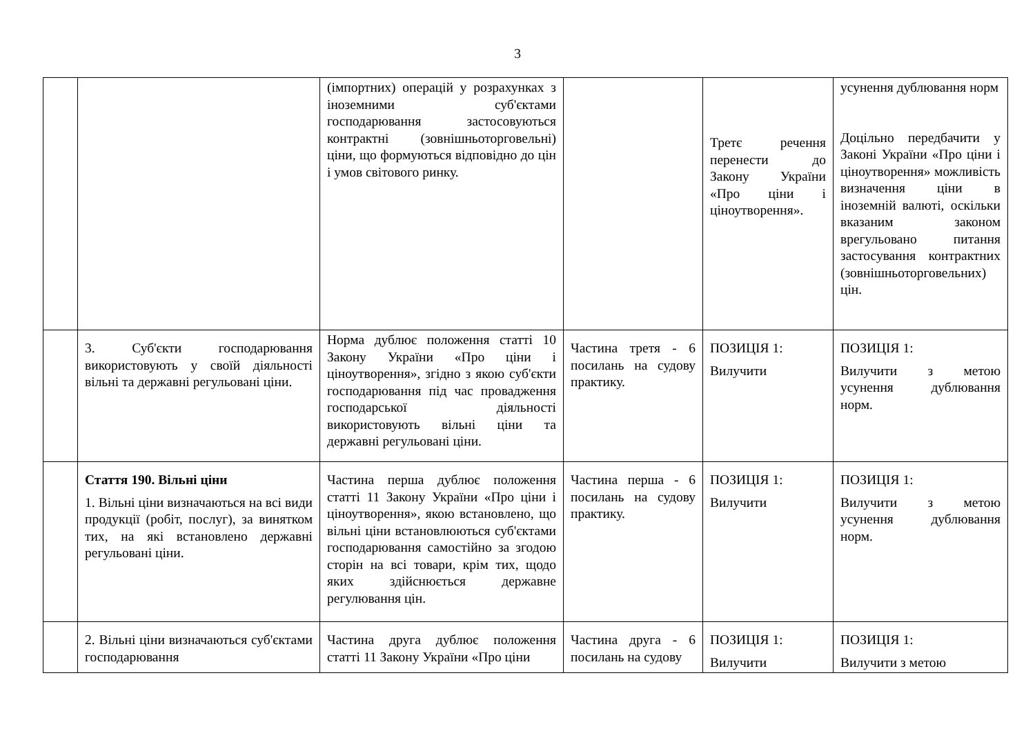3
| | | (імпортних) операцій у розрахунках з іноземними суб'єктами господарювання застосовуються контрактні (зовнішньоторговельні) ціни, що формуються відповідно до цін і умов світового ринку. | | Третє речення перенести до Закону України «Про ціни і ціноутворення». | усунення дублювання норм Доцільно передбачити у Законі України «Про ціни і ціноутворення» можливість визначення ціни в іноземній валюті, оскільки вказаним законом врегульовано питання застосування контрактних (зовнішньоторговельних) цін. |
| | 3. Суб'єкти господарювання використовують у своїй діяльності вільні та державні регульовані ціни. | Норма дублює положення статті 10 Закону України «Про ціни і ціноутворення», згідно з якою суб'єкти господарювання під час провадження господарської діяльності використовують вільні ціни та державні регульовані ціни. | Частина третя - 6 посилань на судову практику. | ПОЗИЦІЯ 1: Вилучити | ПОЗИЦІЯ 1: Вилучити з метою усунення дублювання норм. |
| | Стаття 190. Вільні ціни 1. Вільні ціни визначаються на всі види продукції (робіт, послуг), за винятком тих, на які встановлено державні регульовані ціни. | Частина перша дублює положення статті 11 Закону України «Про ціни і ціноутворення», якою встановлено, що вільні ціни встановлюються суб'єктами господарювання самостійно за згодою сторін на всі товари, крім тих, щодо яких здійснюється державне регулювання цін. | Частина перша - 6 посилань на судову практику. | ПОЗИЦІЯ 1: Вилучити | ПОЗИЦІЯ 1: Вилучити з метою усунення дублювання норм. |
| | 2. Вільні ціни визначаються суб'єктами господарювання | Частина друга дублює положення статті 11 Закону України «Про ціни | Частина друга - 6 посилань на судову | ПОЗИЦІЯ 1: Вилучити | ПОЗИЦІЯ 1: Вилучити з метою |